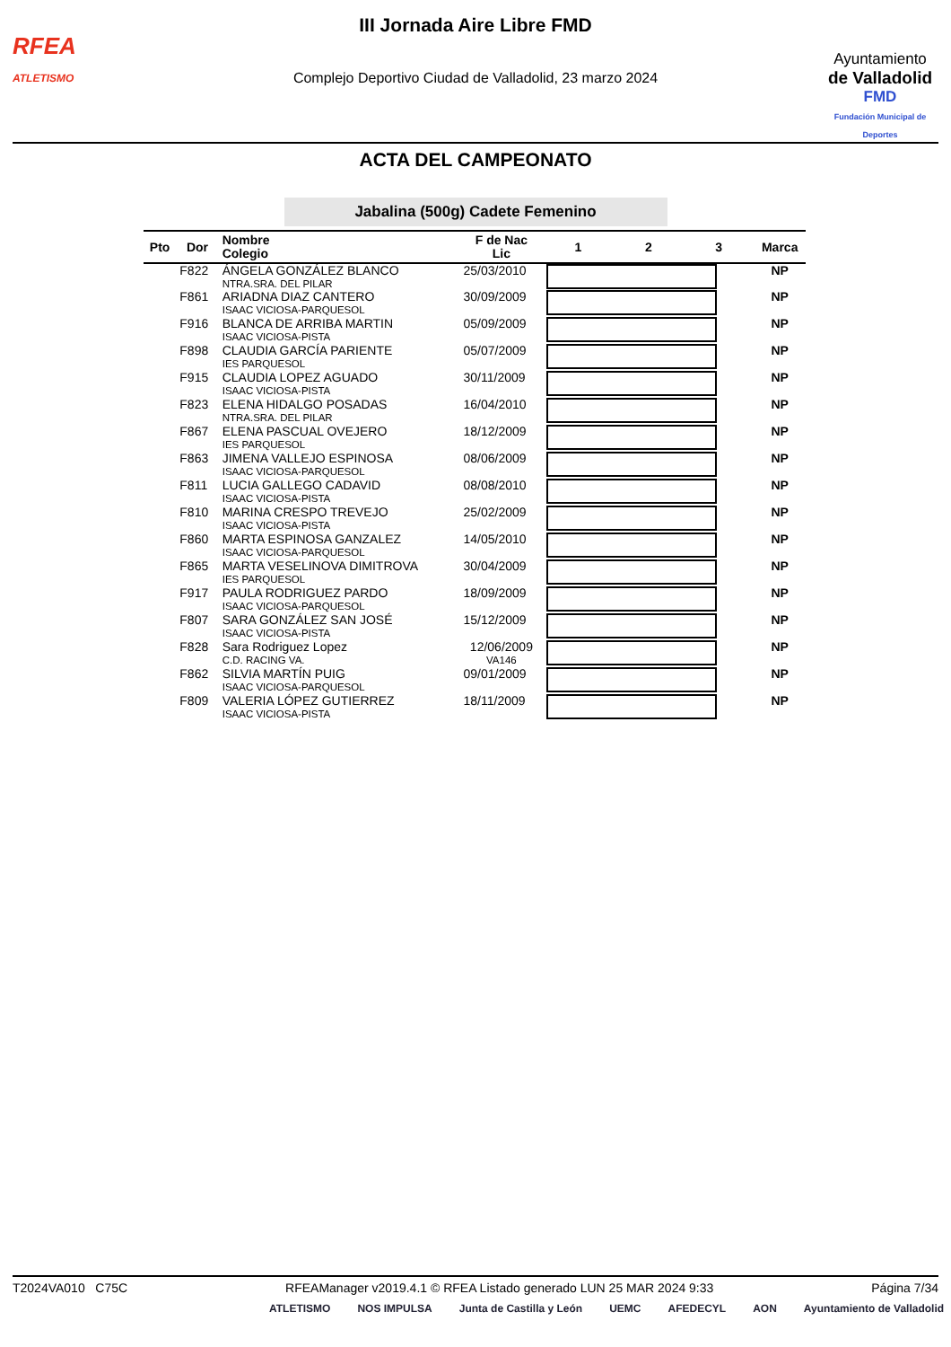RFEA
ATLETISMO
III Jornada Aire Libre FMD
Complejo Deportivo Ciudad de Valladolid, 23 marzo 2024
Ayuntamiento
de Valladolid
FMD
Fundación Municipal de Deportes
ACTA DEL CAMPEONATO
Jabalina (500g) Cadete Femenino
| Pto | Dor | Nombre Colegio | F de Nac Lic | 1 | 2 | 3 | Marca |
| --- | --- | --- | --- | --- | --- | --- | --- |
| | F822 | ÁNGELA GONZÁLEZ BLANCO NTRA.SRA. DEL PILAR | 25/03/2010 | | | | NP |
| | F861 | ARIADNA DIAZ CANTERO ISAAC VICIOSA-PARQUESOL | 30/09/2009 | | | | NP |
| | F916 | BLANCA DE ARRIBA MARTIN ISAAC VICIOSA-PISTA | 05/09/2009 | | | | NP |
| | F898 | CLAUDIA GARCÍA PARIENTE IES PARQUESOL | 05/07/2009 | | | | NP |
| | F915 | CLAUDIA LOPEZ AGUADO ISAAC VICIOSA-PISTA | 30/11/2009 | | | | NP |
| | F823 | ELENA HIDALGO POSADAS NTRA.SRA. DEL PILAR | 16/04/2010 | | | | NP |
| | F867 | ELENA PASCUAL OVEJERO IES PARQUESOL | 18/12/2009 | | | | NP |
| | F863 | JIMENA VALLEJO ESPINOSA ISAAC VICIOSA-PARQUESOL | 08/06/2009 | | | | NP |
| | F811 | LUCIA GALLEGO CADAVID ISAAC VICIOSA-PISTA | 08/08/2010 | | | | NP |
| | F810 | MARINA CRESPO TREVEJO ISAAC VICIOSA-PISTA | 25/02/2009 | | | | NP |
| | F860 | MARTA ESPINOSA GANZALEZ ISAAC VICIOSA-PARQUESOL | 14/05/2010 | | | | NP |
| | F865 | MARTA VESELINOVA DIMITROVA IES PARQUESOL | 30/04/2009 | | | | NP |
| | F917 | PAULA RODRIGUEZ PARDO ISAAC VICIOSA-PARQUESOL | 18/09/2009 | | | | NP |
| | F807 | SARA GONZÁLEZ SAN JOSÉ ISAAC VICIOSA-PISTA | 15/12/2009 | | | | NP |
| | F828 | Sara Rodriguez Lopez C.D. RACING VA. | 12/06/2009 VA146 | | | | NP |
| | F862 | SILVIA MARTÍN PUIG ISAAC VICIOSA-PARQUESOL | 09/01/2009 | | | | NP |
| | F809 | VALERIA LÓPEZ GUTIERREZ ISAAC VICIOSA-PISTA | 18/11/2009 | | | | NP |
T2024VA010 C75C RFEAManager v2019.4.1 © RFEA Listado generado LUN 25 MAR 2024 9:33 Página 7/34
ATLETISMO NOS IMPULSA Junta de Castilla y León UEMC AFEDECYL AON Ayuntamiento de Valladolid